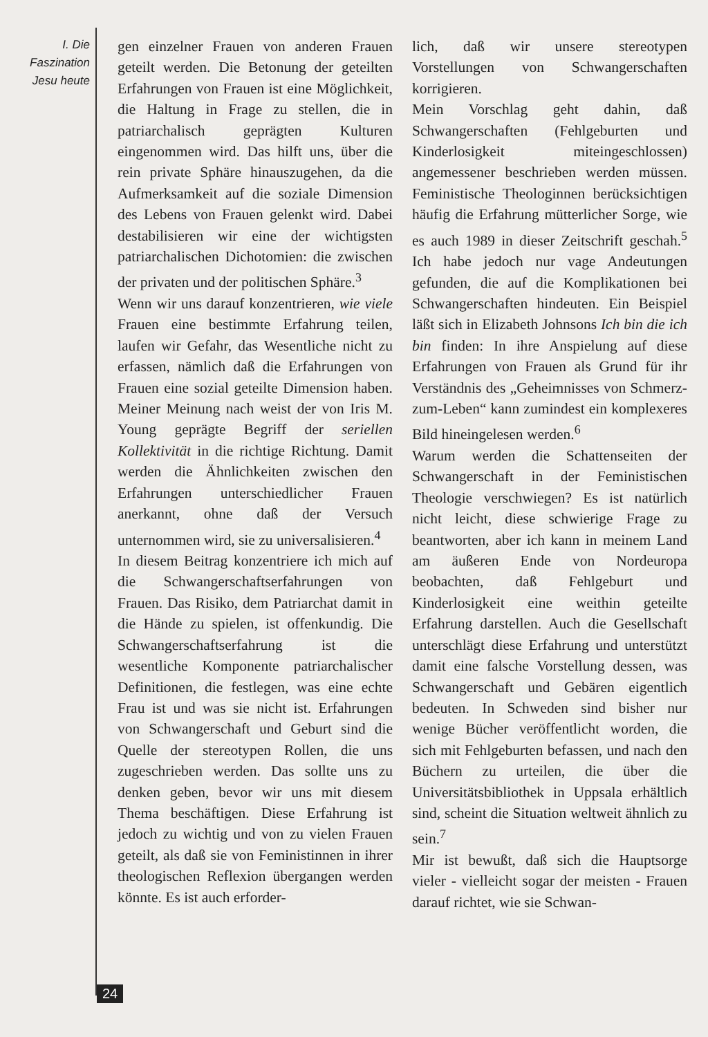I. Die
Faszination
Jesu heute
gen einzelner Frauen von anderen Frauen geteilt werden. Die Betonung der geteilten Erfahrungen von Frauen ist eine Möglichkeit, die Haltung in Frage zu stellen, die in patriarchalisch geprägten Kulturen eingenommen wird. Das hilft uns, über die rein private Sphäre hinauszugehen, da die Aufmerksamkeit auf die soziale Dimension des Lebens von Frauen gelenkt wird. Dabei destabilisieren wir eine der wichtigsten patriarchalischen Dichotomien: die zwischen der privaten und der politischen Sphäre.<sup>3</sup>
Wenn wir uns darauf konzentrieren, wie viele Frauen eine bestimmte Erfahrung teilen, laufen wir Gefahr, das Wesentliche nicht zu erfassen, nämlich daß die Erfahrungen von Frauen eine sozial geteilte Dimension haben. Meiner Meinung nach weist der von Iris M. Young geprägte Begriff der seriellen Kollektivität in die richtige Richtung. Damit werden die Ähnlichkeiten zwischen den Erfahrungen unterschiedlicher Frauen anerkannt, ohne daß der Versuch unternommen wird, sie zu universalisieren.<sup>4</sup>
In diesem Beitrag konzentriere ich mich auf die Schwangerschaftserfahrungen von Frauen. Das Risiko, dem Patriarchat damit in die Hände zu spielen, ist offenkundig. Die Schwangerschaftserfahrung ist die wesentliche Komponente patriarchalischer Definitionen, die festlegen, was eine echte Frau ist und was sie nicht ist. Erfahrungen von Schwangerschaft und Geburt sind die Quelle der stereotypen Rollen, die uns zugeschrieben werden. Das sollte uns zu denken geben, bevor wir uns mit diesem Thema beschäftigen. Diese Erfahrung ist jedoch zu wichtig und von zu vielen Frauen geteilt, als daß sie von Feministinnen in ihrer theologischen Reflexion übergangen werden könnte. Es ist auch erforder-
lich, daß wir unsere stereotypen Vorstellungen von Schwangerschaften korrigieren.
Mein Vorschlag geht dahin, daß Schwangerschaften (Fehlgeburten und Kinderlosigkeit miteingeschlossen) angemessener beschrieben werden müssen. Feministische Theologinnen berücksichtigen häufig die Erfahrung mütterlicher Sorge, wie es auch 1989 in dieser Zeitschrift geschah.<sup>5</sup> Ich habe jedoch nur vage Andeutungen gefunden, die auf die Komplikationen bei Schwangerschaften hindeuten. Ein Beispiel läßt sich in Elizabeth Johnsons Ich bin die ich bin finden: In ihre Anspielung auf diese Erfahrungen von Frauen als Grund für ihr Verständnis des „Geheimnisses von Schmerz-zum-Leben“ kann zumindest ein komplexeres Bild hineingelesen werden.<sup>6</sup>
Warum werden die Schattenseiten der Schwangerschaft in der Feministischen Theologie verschwiegen? Es ist natürlich nicht leicht, diese schwierige Frage zu beantworten, aber ich kann in meinem Land am äußeren Ende von Nordeuropa beobachten, daß Fehlgeburt und Kinderlosigkeit eine weithin geteilte Erfahrung darstellen. Auch die Gesellschaft unterschlägt diese Erfahrung und unterstützt damit eine falsche Vorstellung dessen, was Schwangerschaft und Gebären eigentlich bedeuten. In Schweden sind bisher nur wenige Bücher veröffentlicht worden, die sich mit Fehlgeburten befassen, und nach den Büchern zu urteilen, die über die Universitätsbibliothek in Uppsala erhältlich sind, scheint die Situation weltweit ähnlich zu sein.<sup>7</sup>
Mir ist bewußt, daß sich die Hauptsorge vieler - vielleicht sogar der meisten - Frauen darauf richtet, wie sie Schwan-
24